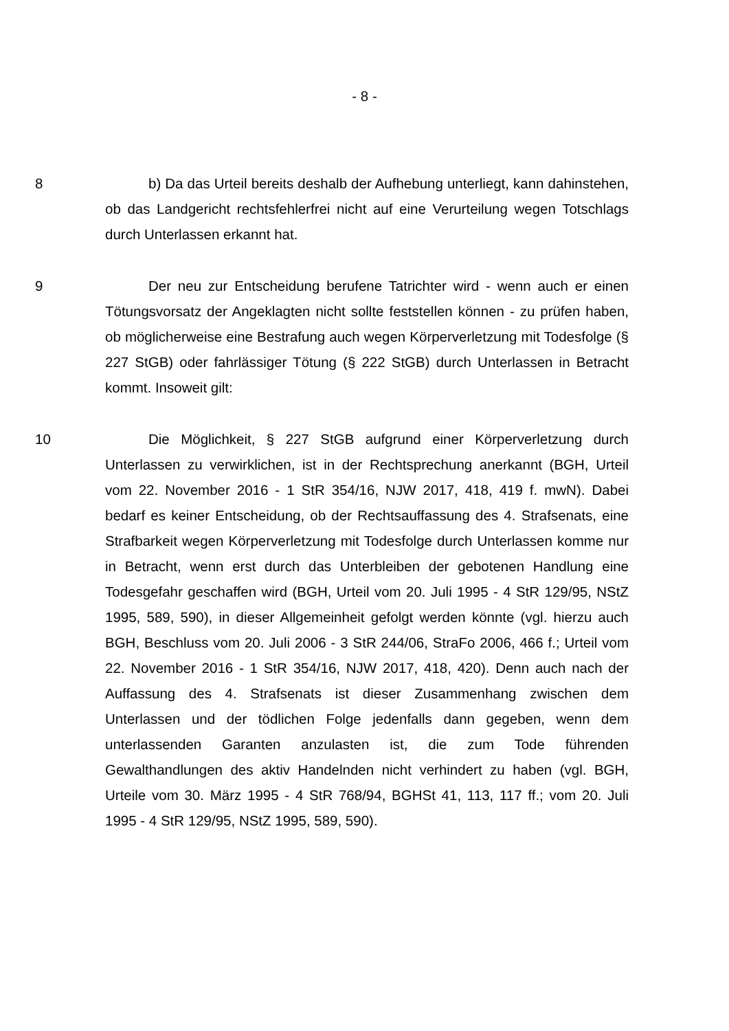- 8 -
8 b) Da das Urteil bereits deshalb der Aufhebung unterliegt, kann dahinstehen, ob das Landgericht rechtsfehlerfrei nicht auf eine Verurteilung wegen Totschlags durch Unterlassen erkannt hat.
9 Der neu zur Entscheidung berufene Tatrichter wird - wenn auch er einen Tötungsvorsatz der Angeklagten nicht sollte feststellen können - zu prüfen haben, ob möglicherweise eine Bestrafung auch wegen Körperverletzung mit Todesfolge (§ 227 StGB) oder fahrlässiger Tötung (§ 222 StGB) durch Unterlassen in Betracht kommt. Insoweit gilt:
10 Die Möglichkeit, § 227 StGB aufgrund einer Körperverletzung durch Unterlassen zu verwirklichen, ist in der Rechtsprechung anerkannt (BGH, Urteil vom 22. November 2016 - 1 StR 354/16, NJW 2017, 418, 419 f. mwN). Dabei bedarf es keiner Entscheidung, ob der Rechtsauffassung des 4. Strafsenats, eine Strafbarkeit wegen Körperverletzung mit Todesfolge durch Unterlassen komme nur in Betracht, wenn erst durch das Unterbleiben der gebotenen Handlung eine Todesgefahr geschaffen wird (BGH, Urteil vom 20. Juli 1995 - 4 StR 129/95, NStZ 1995, 589, 590), in dieser Allgemeinheit gefolgt werden könnte (vgl. hierzu auch BGH, Beschluss vom 20. Juli 2006 - 3 StR 244/06, StraFo 2006, 466 f.; Urteil vom 22. November 2016 - 1 StR 354/16, NJW 2017, 418, 420). Denn auch nach der Auffassung des 4. Strafsenats ist dieser Zusammenhang zwischen dem Unterlassen und der tödlichen Folge jedenfalls dann gegeben, wenn dem unterlassenden Garanten anzulasten ist, die zum Tode führenden Gewalthandlungen des aktiv Handelnden nicht verhindert zu haben (vgl. BGH, Urteile vom 30. März 1995 - 4 StR 768/94, BGHSt 41, 113, 117 ff.; vom 20. Juli 1995 - 4 StR 129/95, NStZ 1995, 589, 590).